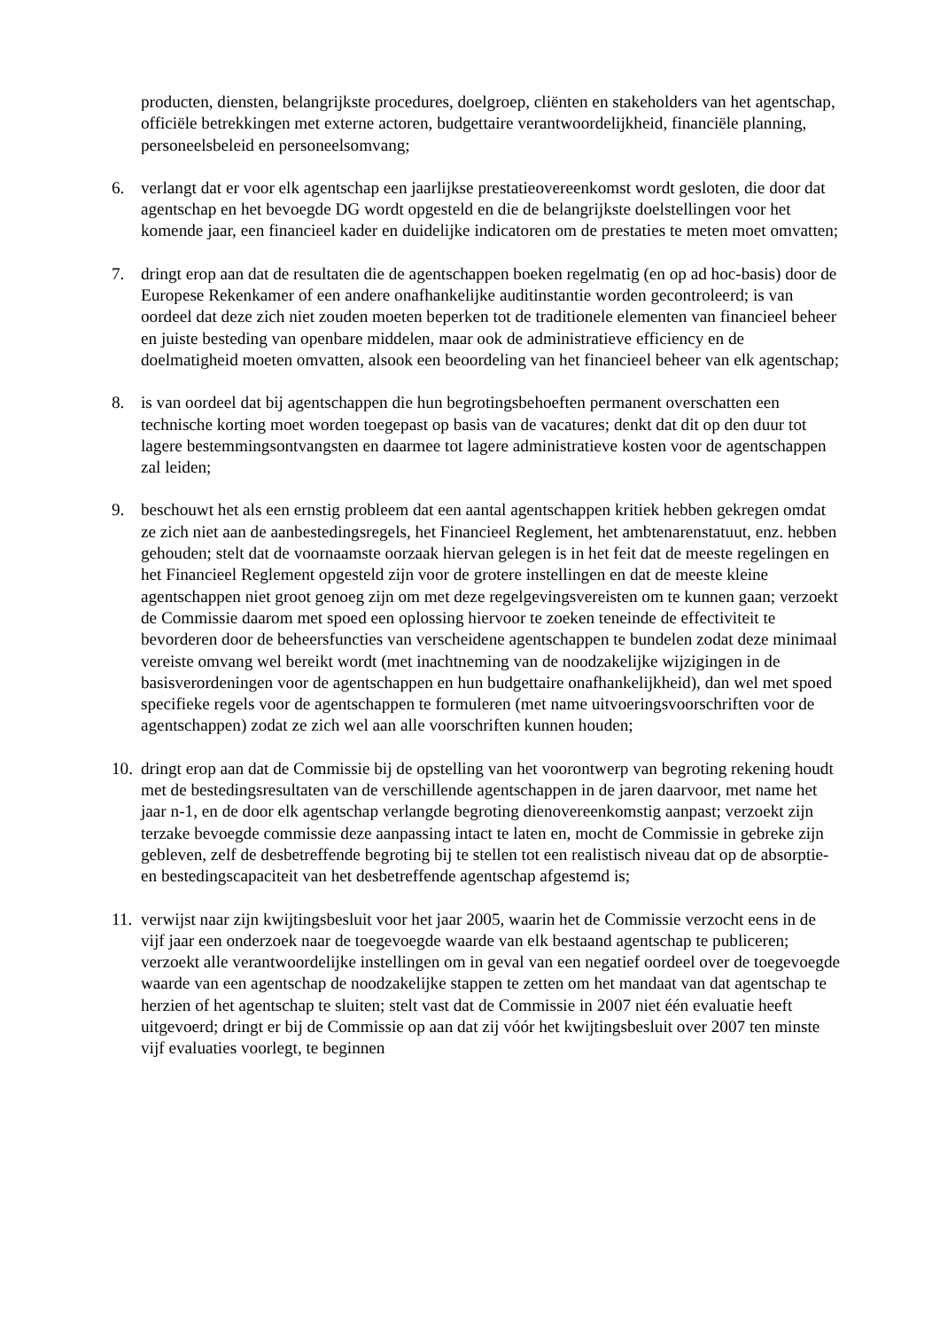producten, diensten, belangrijkste procedures, doelgroep, cliënten en stakeholders van het agentschap, officiële betrekkingen met externe actoren, budgettaire verantwoordelijkheid, financiële planning, personeelsbeleid en personeelsomvang;
6. verlangt dat er voor elk agentschap een jaarlijkse prestatieovereenkomst wordt gesloten, die door dat agentschap en het bevoegde DG wordt opgesteld en die de belangrijkste doelstellingen voor het komende jaar, een financieel kader en duidelijke indicatoren om de prestaties te meten moet omvatten;
7. dringt erop aan dat de resultaten die de agentschappen boeken regelmatig (en op ad hoc-basis) door de Europese Rekenkamer of een andere onafhankelijke auditinstantie worden gecontroleerd; is van oordeel dat deze zich niet zouden moeten beperken tot de traditionele elementen van financieel beheer en juiste besteding van openbare middelen, maar ook de administratieve efficiency en de doelmatigheid moeten omvatten, alsook een beoordeling van het financieel beheer van elk agentschap;
8. is van oordeel dat bij agentschappen die hun begrotingsbehoeften permanent overschatten een technische korting moet worden toegepast op basis van de vacatures; denkt dat dit op den duur tot lagere bestemmingsontvangsten en daarmee tot lagere administratieve kosten voor de agentschappen zal leiden;
9. beschouwt het als een ernstig probleem dat een aantal agentschappen kritiek hebben gekregen omdat ze zich niet aan de aanbestedingsregels, het Financieel Reglement, het ambtenarenstatuut, enz. hebben gehouden; stelt dat de voornaamste oorzaak hiervan gelegen is in het feit dat de meeste regelingen en het Financieel Reglement opgesteld zijn voor de grotere instellingen en dat de meeste kleine agentschappen niet groot genoeg zijn om met deze regelgevingsvereisten om te kunnen gaan; verzoekt de Commissie daarom met spoed een oplossing hiervoor te zoeken teneinde de effectiviteit te bevorderen door de beheersfuncties van verscheidene agentschappen te bundelen zodat deze minimaal vereiste omvang wel bereikt wordt (met inachtneming van de noodzakelijke wijzigingen in de basisverordeningen voor de agentschappen en hun budgettaire onafhankelijkheid), dan wel met spoed specifieke regels voor de agentschappen te formuleren (met name uitvoeringsvoorschriften voor de agentschappen) zodat ze zich wel aan alle voorschriften kunnen houden;
10. dringt erop aan dat de Commissie bij de opstelling van het voorontwerp van begroting rekening houdt met de bestedingsresultaten van de verschillende agentschappen in de jaren daarvoor, met name het jaar n-1, en de door elk agentschap verlangde begroting dienovereenkomstig aanpast; verzoekt zijn terzake bevoegde commissie deze aanpassing intact te laten en, mocht de Commissie in gebreke zijn gebleven, zelf de desbetreffende begroting bij te stellen tot een realistisch niveau dat op de absorptie- en bestedingscapaciteit van het desbetreffende agentschap afgestemd is;
11. verwijst naar zijn kwijtingsbesluit voor het jaar 2005, waarin het de Commissie verzocht eens in de vijf jaar een onderzoek naar de toegevoegde waarde van elk bestaand agentschap te publiceren; verzoekt alle verantwoordelijke instellingen om in geval van een negatief oordeel over de toegevoegde waarde van een agentschap de noodzakelijke stappen te zetten om het mandaat van dat agentschap te herzien of het agentschap te sluiten; stelt vast dat de Commissie in 2007 niet één evaluatie heeft uitgevoerd; dringt er bij de Commissie op aan dat zij vóór het kwijtingsbesluit over 2007 ten minste vijf evaluaties voorlegt, te beginnen